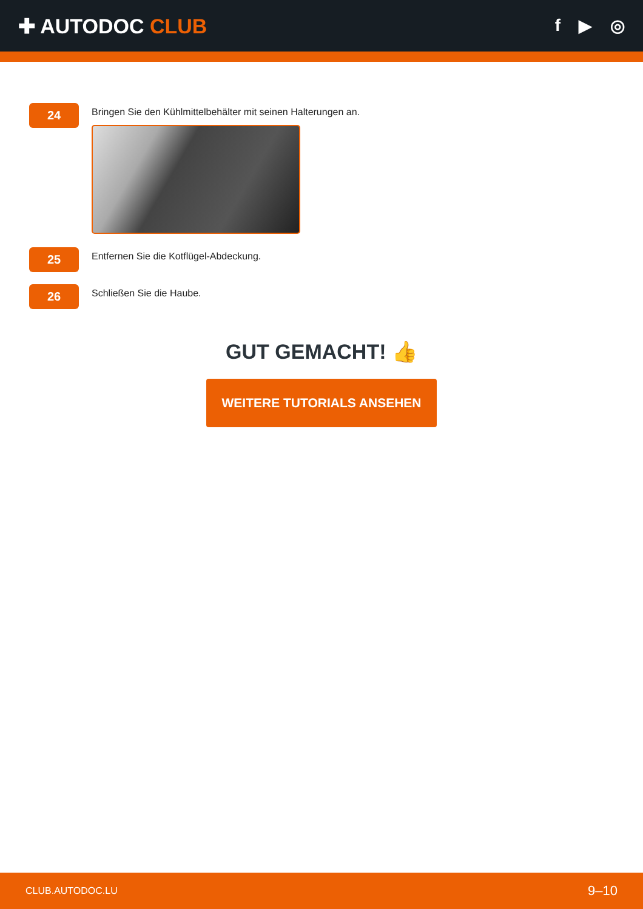✚ AUTODOC CLUB
f ▶ ◎
24
Bringen Sie den Kühlmittelbehälter mit seinen Halterungen an.
25
Entfernen Sie die Kotflügel-Abdeckung.
26
Schließen Sie die Haube.
GUT GEMACHT! 👍
WEITERE TUTORIALS ANSEHEN
CLUB.AUTODOC.LU 9–10